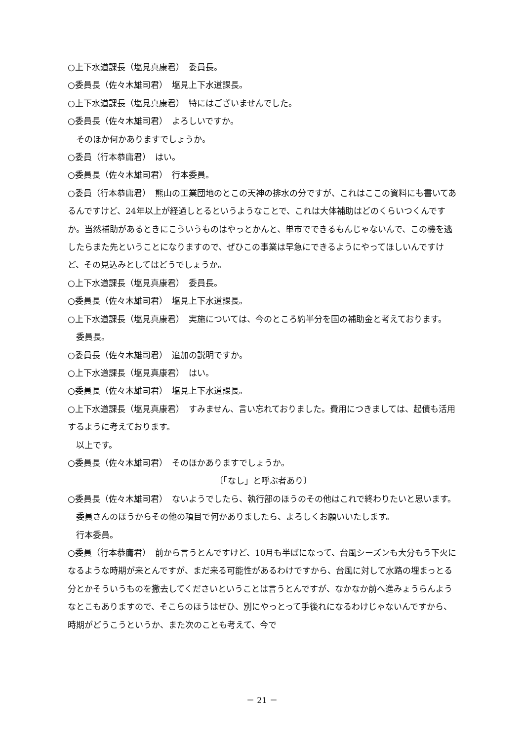○上下水道課長（塩見真康君）　委員長。
○委員長（佐々木雄司君）　塩見上下水道課長。
○上下水道課長（塩見真康君）　特にはございませんでした。
○委員長（佐々木雄司君）　よろしいですか。
そのほか何かありますでしょうか。
○委員（行本恭庸君）　はい。
○委員長（佐々木雄司君）　行本委員。
○委員（行本恭庸君）　熊山の工業団地のとこの天神の排水の分ですが、これはここの資料にも書いてあるんですけど、24年以上が経過しとるというようなことで、これは大体補助はどのくらいつくんですか。当然補助があるときにこういうものはやっとかんと、単市でできるもんじゃないんで、この機を逃したらまた先ということになりますので、ぜひこの事業は早急にできるようにやってほしいんですけど、その見込みとしてはどうでしょうか。
○上下水道課長（塩見真康君）　委員長。
○委員長（佐々木雄司君）　塩見上下水道課長。
○上下水道課長（塩見真康君）　実施については、今のところ約半分を国の補助金と考えております。
委員長。
○委員長（佐々木雄司君）　追加の説明ですか。
○上下水道課長（塩見真康君）　はい。
○委員長（佐々木雄司君）　塩見上下水道課長。
○上下水道課長（塩見真康君）　すみません、言い忘れておりました。費用につきましては、起債も活用するように考えております。
以上です。
○委員長（佐々木雄司君）　そのほかありますでしょうか。
〔「なし」と呼ぶ者あり〕
○委員長（佐々木雄司君）　ないようでしたら、執行部のほうのその他はこれで終わりたいと思います。
委員さんのほうからその他の項目で何かありましたら、よろしくお願いいたします。
行本委員。
○委員（行本恭庸君）　前から言うとんですけど、10月も半ばになって、台風シーズンも大分もう下火になるような時期が来とんですが、まだ来る可能性があるわけですから、台風に対して水路の埋まっとる分とかそういうものを撤去してくださいということは言うとんですが、なかなか前へ進みょうらんようなとこもありますので、そこらのほうはぜひ、別にやっとって手後れになるわけじゃないんですから、時期がどうこうというか、また次のことも考えて、今で
－ 21 －